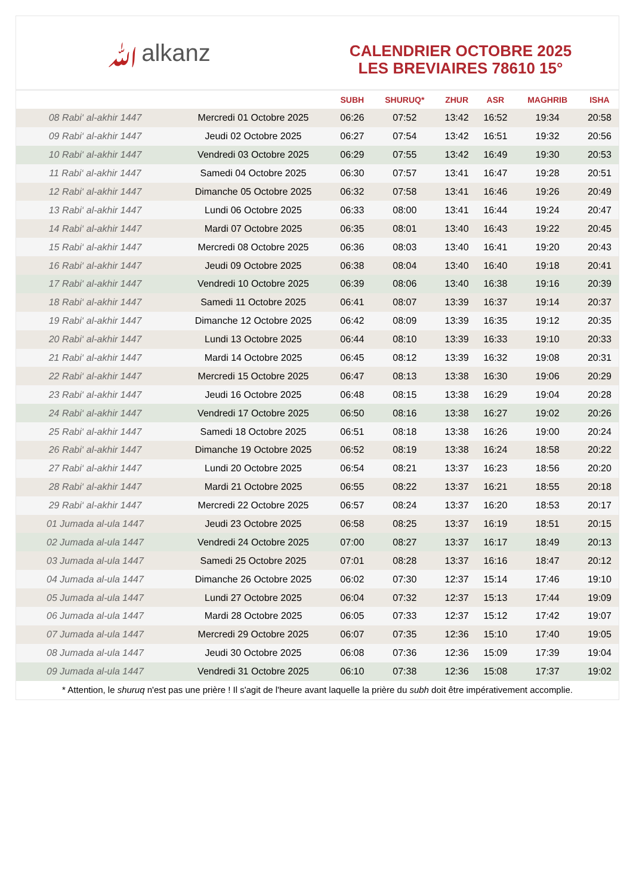ﷲalkanz
CALENDRIER OCTOBRE 2025
LES BREVIAIRES 78610 15°
| | | SUBH | SHURUQ* | ZHUR | ASR | MAGHRIB | ISHA |
| --- | --- | --- | --- | --- | --- | --- | --- |
| 08 Rabi‘ al-akhir 1447 | Mercredi 01 Octobre 2025 | 06:26 | 07:52 | 13:42 | 16:52 | 19:34 | 20:58 |
| 09 Rabi‘ al-akhir 1447 | Jeudi 02 Octobre 2025 | 06:27 | 07:54 | 13:42 | 16:51 | 19:32 | 20:56 |
| 10 Rabi‘ al-akhir 1447 | Vendredi 03 Octobre 2025 | 06:29 | 07:55 | 13:42 | 16:49 | 19:30 | 20:53 |
| 11 Rabi‘ al-akhir 1447 | Samedi 04 Octobre 2025 | 06:30 | 07:57 | 13:41 | 16:47 | 19:28 | 20:51 |
| 12 Rabi‘ al-akhir 1447 | Dimanche 05 Octobre 2025 | 06:32 | 07:58 | 13:41 | 16:46 | 19:26 | 20:49 |
| 13 Rabi‘ al-akhir 1447 | Lundi 06 Octobre 2025 | 06:33 | 08:00 | 13:41 | 16:44 | 19:24 | 20:47 |
| 14 Rabi‘ al-akhir 1447 | Mardi 07 Octobre 2025 | 06:35 | 08:01 | 13:40 | 16:43 | 19:22 | 20:45 |
| 15 Rabi‘ al-akhir 1447 | Mercredi 08 Octobre 2025 | 06:36 | 08:03 | 13:40 | 16:41 | 19:20 | 20:43 |
| 16 Rabi‘ al-akhir 1447 | Jeudi 09 Octobre 2025 | 06:38 | 08:04 | 13:40 | 16:40 | 19:18 | 20:41 |
| 17 Rabi‘ al-akhir 1447 | Vendredi 10 Octobre 2025 | 06:39 | 08:06 | 13:40 | 16:38 | 19:16 | 20:39 |
| 18 Rabi‘ al-akhir 1447 | Samedi 11 Octobre 2025 | 06:41 | 08:07 | 13:39 | 16:37 | 19:14 | 20:37 |
| 19 Rabi‘ al-akhir 1447 | Dimanche 12 Octobre 2025 | 06:42 | 08:09 | 13:39 | 16:35 | 19:12 | 20:35 |
| 20 Rabi‘ al-akhir 1447 | Lundi 13 Octobre 2025 | 06:44 | 08:10 | 13:39 | 16:33 | 19:10 | 20:33 |
| 21 Rabi‘ al-akhir 1447 | Mardi 14 Octobre 2025 | 06:45 | 08:12 | 13:39 | 16:32 | 19:08 | 20:31 |
| 22 Rabi‘ al-akhir 1447 | Mercredi 15 Octobre 2025 | 06:47 | 08:13 | 13:38 | 16:30 | 19:06 | 20:29 |
| 23 Rabi‘ al-akhir 1447 | Jeudi 16 Octobre 2025 | 06:48 | 08:15 | 13:38 | 16:29 | 19:04 | 20:28 |
| 24 Rabi‘ al-akhir 1447 | Vendredi 17 Octobre 2025 | 06:50 | 08:16 | 13:38 | 16:27 | 19:02 | 20:26 |
| 25 Rabi‘ al-akhir 1447 | Samedi 18 Octobre 2025 | 06:51 | 08:18 | 13:38 | 16:26 | 19:00 | 20:24 |
| 26 Rabi‘ al-akhir 1447 | Dimanche 19 Octobre 2025 | 06:52 | 08:19 | 13:38 | 16:24 | 18:58 | 20:22 |
| 27 Rabi‘ al-akhir 1447 | Lundi 20 Octobre 2025 | 06:54 | 08:21 | 13:37 | 16:23 | 18:56 | 20:20 |
| 28 Rabi‘ al-akhir 1447 | Mardi 21 Octobre 2025 | 06:55 | 08:22 | 13:37 | 16:21 | 18:55 | 20:18 |
| 29 Rabi‘ al-akhir 1447 | Mercredi 22 Octobre 2025 | 06:57 | 08:24 | 13:37 | 16:20 | 18:53 | 20:17 |
| 01 Jumada al-ula 1447 | Jeudi 23 Octobre 2025 | 06:58 | 08:25 | 13:37 | 16:19 | 18:51 | 20:15 |
| 02 Jumada al-ula 1447 | Vendredi 24 Octobre 2025 | 07:00 | 08:27 | 13:37 | 16:17 | 18:49 | 20:13 |
| 03 Jumada al-ula 1447 | Samedi 25 Octobre 2025 | 07:01 | 08:28 | 13:37 | 16:16 | 18:47 | 20:12 |
| 04 Jumada al-ula 1447 | Dimanche 26 Octobre 2025 | 06:02 | 07:30 | 12:37 | 15:14 | 17:46 | 19:10 |
| 05 Jumada al-ula 1447 | Lundi 27 Octobre 2025 | 06:04 | 07:32 | 12:37 | 15:13 | 17:44 | 19:09 |
| 06 Jumada al-ula 1447 | Mardi 28 Octobre 2025 | 06:05 | 07:33 | 12:37 | 15:12 | 17:42 | 19:07 |
| 07 Jumada al-ula 1447 | Mercredi 29 Octobre 2025 | 06:07 | 07:35 | 12:36 | 15:10 | 17:40 | 19:05 |
| 08 Jumada al-ula 1447 | Jeudi 30 Octobre 2025 | 06:08 | 07:36 | 12:36 | 15:09 | 17:39 | 19:04 |
| 09 Jumada al-ula 1447 | Vendredi 31 Octobre 2025 | 06:10 | 07:38 | 12:36 | 15:08 | 17:37 | 19:02 |
* Attention, le shuruq n'est pas une prière ! Il s'agit de l'heure avant laquelle la prière du subh doit être impérativement accomplie.